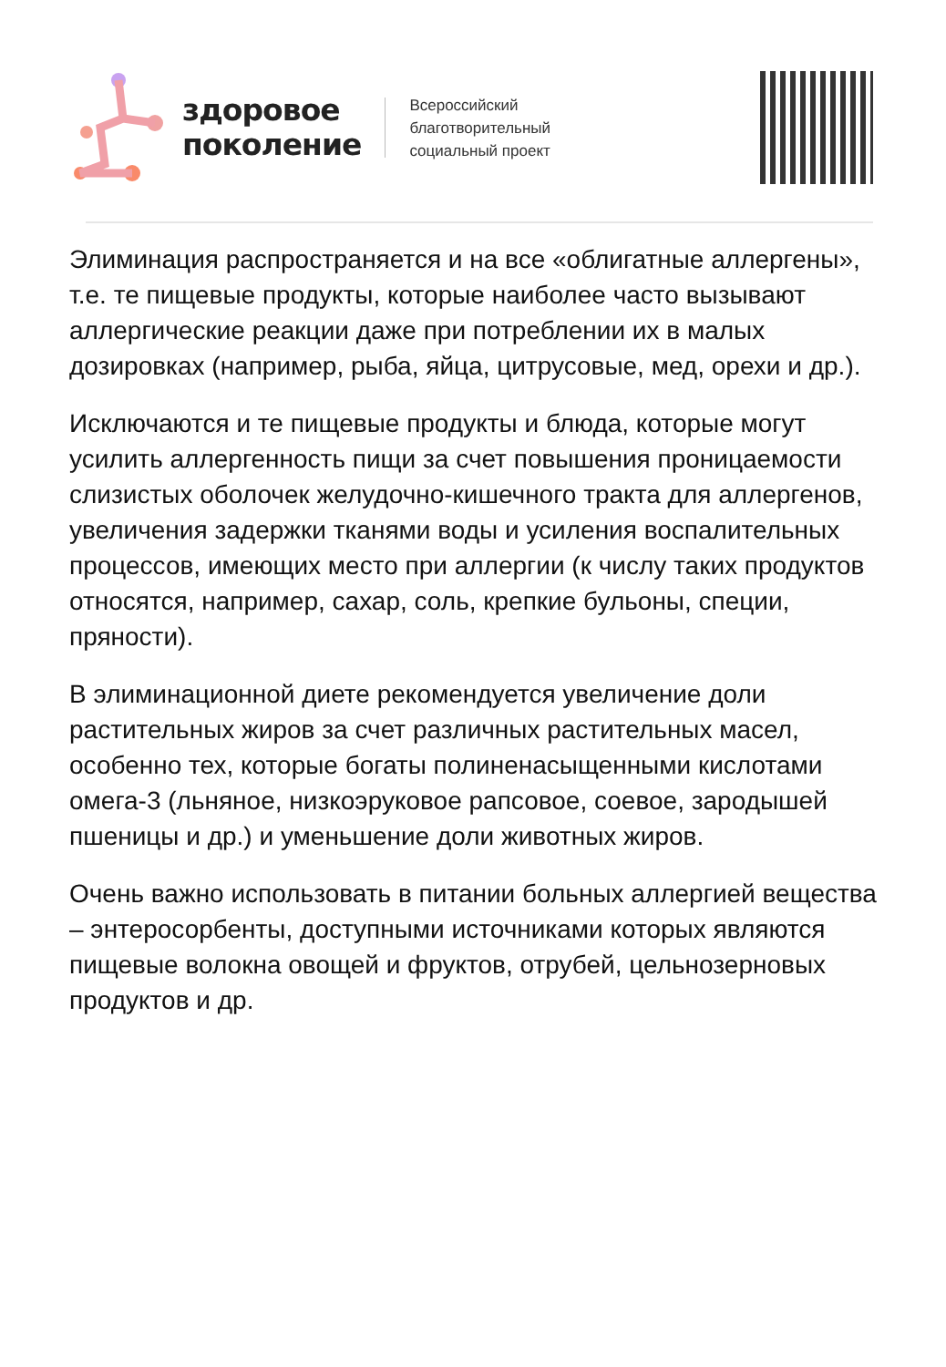здоровое
поколение
Всероссийский
благотворительный
социальный проект
Элиминация распространяется и на все «облигатные аллергены», т.е. те пищевые продукты, которые наиболее часто вызывают аллергические реакции даже при потреблении их в малых дозировках (например, рыба, яйца, цитрусовые, мед, орехи и др.).
Исключаются и те пищевые продукты и блюда, которые могут усилить аллергенность пищи за счет повышения проницаемости слизистых оболочек желудочно-кишечного тракта для аллергенов, увеличения задержки тканями воды и усиления воспалительных процессов, имеющих место при аллергии (к числу таких продуктов относятся, например, сахар, соль, крепкие бульоны, специи, пряности).
В элиминационной диете рекомендуется увеличение доли растительных жиров за счет различных растительных масел, особенно тех, которые богаты полиненасыщенными кислотами омега-3 (льняное, низкоэруковое рапсовое, соевое, зародышей пшеницы и др.) и уменьшение доли животных жиров.
Очень важно использовать в питании больных аллергией вещества – энтеросорбенты, доступными источниками которых являются пищевые волокна овощей и фруктов, отрубей, цельнозерновых продуктов и др.